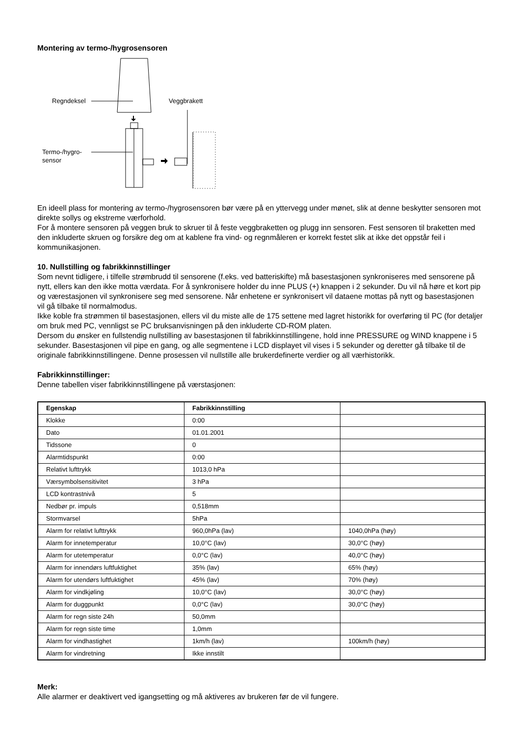Montering av termo-/hygrosensoren
Regndeksel
Veggbrakett
Termo-/hygro-
sensor
En ideell plass for montering av termo-/hygrosensoren bør være på en yttervegg under mønet, slik at denne beskytter sensoren mot direkte sollys og ekstreme værforhold.
For å montere sensoren på veggen bruk to skruer til å feste veggbraketten og plugg inn sensoren. Fest sensoren til braketten med den inkluderte skruen og forsikre deg om at kablene fra vind- og regnmåleren er korrekt festet slik at ikke det oppstår feil i kommunikasjonen.
10. Nullstilling og fabrikkinnstillinger
Som nevnt tidligere, i tilfelle strømbrudd til sensorene (f.eks. ved batteriskifte) må basestasjonen synkroniseres med sensorene på nytt, ellers kan den ikke motta værdata. For å synkronisere holder du inne PLUS (+) knappen i 2 sekunder. Du vil nå høre et kort pip og værestasjonen vil synkronisere seg med sensorene. Når enhetene er synkronisert vil dataene mottas på nytt og basestasjonen vil gå tilbake til normalmodus.
Ikke koble fra strømmen til basestasjonen, ellers vil du miste alle de 175 settene med lagret historikk for overføring til PC (for detaljer om bruk med PC, vennligst se PC bruksanvisningen på den inkluderte CD-ROM platen.
Dersom du ønsker en fullstendig nullstilling av basestasjonen til fabrikkinnstillingene, hold inne PRESSURE og WIND knappene i 5 sekunder. Basestasjonen vil pipe en gang, og alle segmentene i LCD displayet vil vises i 5 sekunder og deretter gå tilbake til de originale fabrikkinnstillingene. Denne prosessen vil nullstille alle brukerdefinerte verdier og all værhistorikk.
Fabrikkinnstillinger:
Denne tabellen viser fabrikkinnstillingene på værstasjonen:
| Egenskap | Fabrikkinnstilling | |
| --- | --- | --- |
| Klokke | 0:00 | |
| Dato | 01.01.2001 | |
| Tidssone | 0 | |
| Alarmtidspunkt | 0:00 | |
| Relativt lufttrykk | 1013,0 hPa | |
| Værsymbolsensitivitet | 3 hPa | |
| LCD kontrastnivå | 5 | |
| Nedbør pr. impuls | 0,518mm | |
| Stormvarsel | 5hPa | |
| Alarm for relativt lufttrykk | 960,0hPa (lav) | 1040,0hPa (høy) |
| Alarm for innetemperatur | 10,0°C (lav) | 30,0°C (høy) |
| Alarm for utetemperatur | 0,0°C (lav) | 40,0°C (høy) |
| Alarm for innendørs luftfuktighet | 35% (lav) | 65% (høy) |
| Alarm for utendørs luftfuktighet | 45% (lav) | 70% (høy) |
| Alarm for vindkjøling | 10,0°C (lav) | 30,0°C (høy) |
| Alarm for duggpunkt | 0,0°C (lav) | 30,0°C (høy) |
| Alarm for regn siste 24h | 50,0mm | |
| Alarm for regn siste time | 1,0mm | |
| Alarm for vindhastighet | 1km/h (lav) | 100km/h (høy) |
| Alarm for vindretning | Ikke innstilt | |
Merk:
Alle alarmer er deaktivert ved igangsetting og må aktiveres av brukeren før de vil fungere.